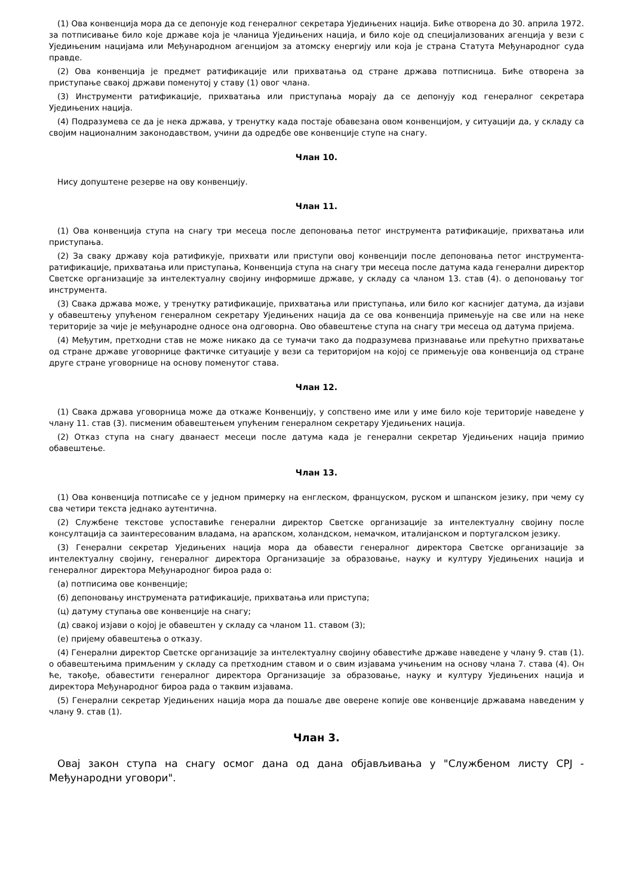(1) Ова конвенција мора да се депонује код генералног секретара Уједињених нација. Биће отворена до 30. априла 1972. за потписивање било које државе која је чланица Уједињених нација, и било које од специјализованих агенција у вези с Уједињеним нацијама или Међународном агенцијом за атомску енергију или која је страна Статута Међународног суда правде.
(2) Ова конвенција је предмет ратификације или прихватања од стране држава потписница. Биће отворена за приступање свакој држави поменутој у ставу (1) овог члана.
(3) Инструменти ратификације, прихватања или приступања морају да се депонују код генералног секретара Уједињених нација.
(4) Подразумева се да је нека држава, у тренутку када постаје обавезана овом конвенцијом, у ситуацији да, у складу са својим националним законодавством, учини да одредбе ове конвенције ступе на снагу.
Члан 10.
Нису допуштене резерве на ову конвенцију.
Члан 11.
(1) Ова конвенција ступа на снагу три месеца после депоновања петог инструмента ратификације, прихватања или приступања.
(2) За сваку државу која ратификује, прихвати или приступи овој конвенцији после депоновања петог инструмента-ратификације, прихватања или приступања, Конвенција ступа на снагу три месеца после датума када генерални директор Светске организације за интелектуалну својину информише државе, у складу са чланом 13. став (4). о депоновању тог инструмента.
(3) Свака држава може, у тренутку ратификације, прихватања или приступања, или било ког каснијег датума, да изјави у обавештењу упућеном генералном секретару Уједињених нација да се ова конвенција примењује на све или на неке територије за чије је међународне односе она одговорна. Ово обавештење ступа на снагу три месеца од датума пријема.
(4) Међутим, претходни став не може никако да се тумачи тако да подразумева признавање или прећутно прихватање од стране државе уговорнице фактичке ситуације у вези са територијом на којој се примењује ова конвенција од стране друге стране уговорнице на основу поменутог става.
Члан 12.
(1) Свака држава уговорница може да откаже Конвенцију, у сопствено име или у име било које територије наведене у члану 11. став (3). писменим обавештењем упућеним генералном секретару Уједињених нација.
(2) Отказ ступа на снагу дванаест месеци после датума када је генерални секретар Уједињених нација примио обавештење.
Члан 13.
(1) Ова конвенција потписаће се у једном примерку на енглеском, француском, руском и шпанском језику, при чему су сва четири текста једнако аутентична.
(2) Службене текстове успоставиће генерални директор Светске организације за интелектуалну својину после консултација са заинтересованим владама, на арапском, холандском, немачком, италијанском и португалском језику.
(3) Генерални секретар Уједињених нација мора да обавести генералног директора Светске организације за интелектуалну својину, генералног директора Организације за образовање, науку и културу Уједињених нација и генералног директора Међународног бироа рада о:
(а) потписима ове конвенције;
(б) депоновању инструмената ратификације, прихватања или приступа;
(ц) датуму ступања ове конвенције на снагу;
(д) свакој изјави о којој је обавештен у складу са чланом 11. ставом (3);
(е) пријему обавештења о отказу.
(4) Генерални директор Светске организације за интелектуалну својину обавестиће државе наведене у члану 9. став (1). о обавештењима примљеним у складу са претходним ставом и о свим изјавама учињеним на основу члана 7. става (4). Он ће, такође, обавестити генералног директора Организације за образовање, науку и културу Уједињених нација и директора Међународног бироа рада о таквим изјавама.
(5) Генерални секретар Уједињених нација мора да пошаље две оверене копије ове конвенције државама наведеним у члану 9. став (1).
Члан 3.
Овај закон ступа на снагу осмог дана од дана објављивања у "Службеном листу СРЈ - Међународни уговори".